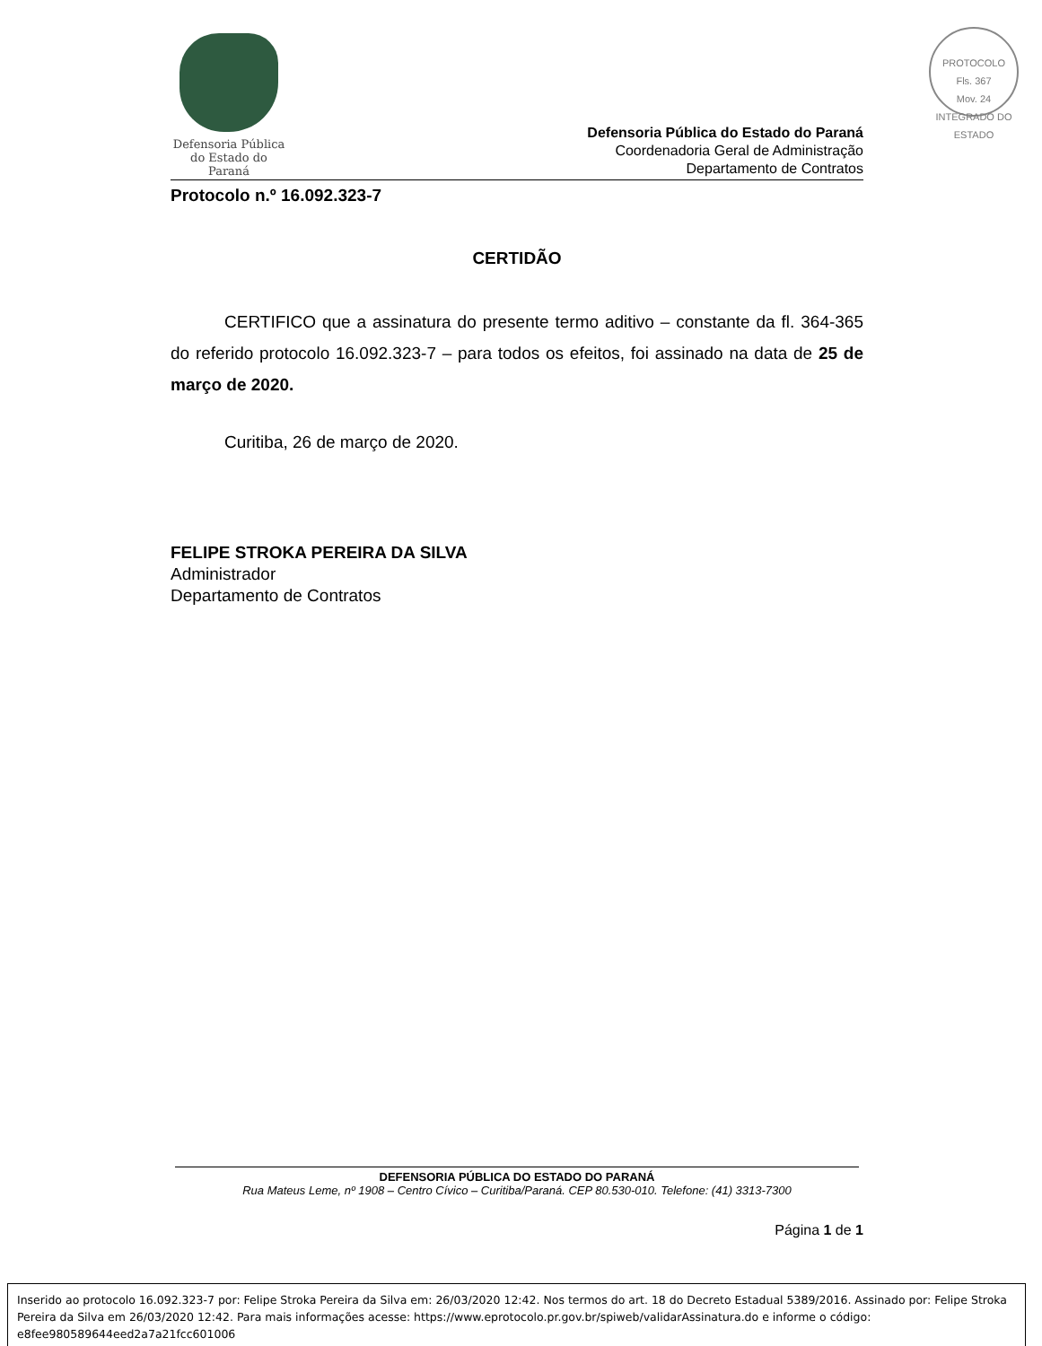PROTOCOLO
Fls. 367
Mov. 24
INTEGRADO DO ESTADO
Defensoria Pública
do Estado do Paraná
Defensoria Pública do Estado do Paraná
Coordenadoria Geral de Administração
Departamento de Contratos
Protocolo n.º 16.092.323-7
CERTIDÃO
CERTIFICO que a assinatura do presente termo aditivo – constante da fl. 364-365 do referido protocolo 16.092.323-7 – para todos os efeitos, foi assinado na data de 25 de março de 2020.
Curitiba, 26 de março de 2020.
FELIPE STROKA PEREIRA DA SILVA
Administrador
Departamento de Contratos
DEFENSORIA PÚBLICA DO ESTADO DO PARANÁ
Rua Mateus Leme, nº 1908 – Centro Cívico – Curitiba/Paraná. CEP 80.530-010. Telefone: (41) 3313-7300
Página 1 de 1
Inserido ao protocolo 16.092.323-7 por: Felipe Stroka Pereira da Silva em: 26/03/2020 12:42. Nos termos do art. 18 do Decreto Estadual 5389/2016. Assinado por: Felipe Stroka Pereira da Silva em 26/03/2020 12:42. Para mais informações acesse: https://www.eprotocolo.pr.gov.br/spiweb/validarAssinatura.do e informe o código: e8fee980589644eed2a7a21fcc601006